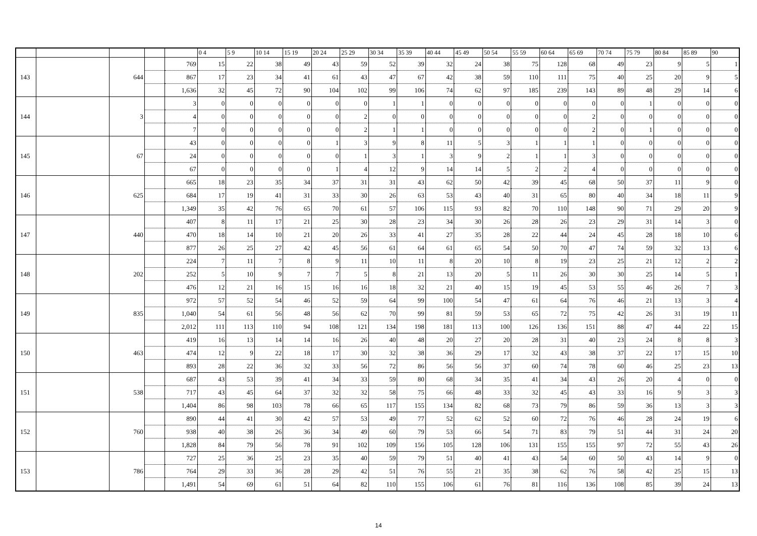| | | | | | 0 4 | 5 9 | 10 14 | 15 19 | 20 24 | 25 29 | 30 34 | 35 39 | 40 44 | 45 49 | 50 54 | 55 59 | 60 64 | 65 69 | 70 74 | 75 79 | 80 84 | 85 89 | 90 |
| --- | --- | --- | --- | --- | --- | --- | --- | --- | --- | --- | --- | --- | --- | --- | --- | --- | --- | --- | --- | --- | --- | --- | --- |
| 143 | | 644 | | 769 | 15 | 22 | 38 | 49 | 43 | 59 | 52 | 39 | 32 | 24 | 38 | 75 | 128 | 68 | 49 | 23 | 9 | 5 | 1 |
| | | | | 867 | 17 | 23 | 34 | 41 | 61 | 43 | 47 | 67 | 42 | 38 | 59 | 110 | 111 | 75 | 40 | 25 | 20 | 9 | 5 |
| | | | | 1,636 | 32 | 45 | 72 | 90 | 104 | 102 | 99 | 106 | 74 | 62 | 97 | 185 | 239 | 143 | 89 | 48 | 29 | 14 | 6 |
| 144 | | 3 | | 3 | 0 | 0 | 0 | 0 | 0 | 0 | 1 | 1 | 0 | 0 | 0 | 0 | 0 | 0 | 0 | 1 | 0 | 0 | 0 |
| | | | | 4 | 0 | 0 | 0 | 0 | 0 | 2 | 0 | 0 | 0 | 0 | 0 | 0 | 0 | 2 | 0 | 0 | 0 | 0 | 0 |
| | | | | 7 | 0 | 0 | 0 | 0 | 0 | 2 | 1 | 1 | 0 | 0 | 0 | 0 | 0 | 2 | 0 | 1 | 0 | 0 | 0 |
| 145 | | 67 | | 43 | 0 | 0 | 0 | 0 | 1 | 3 | 9 | 8 | 11 | 5 | 3 | 1 | 1 | 1 | 0 | 0 | 0 | 0 | 0 |
| | | | | 24 | 0 | 0 | 0 | 0 | 0 | 1 | 3 | 1 | 3 | 9 | 2 | 1 | 1 | 3 | 0 | 0 | 0 | 0 | 0 |
| | | | | 67 | 0 | 0 | 0 | 0 | 1 | 4 | 12 | 9 | 14 | 14 | 5 | 2 | 2 | 4 | 0 | 0 | 0 | 0 | 0 |
| 146 | | 625 | | 665 | 18 | 23 | 35 | 34 | 37 | 31 | 31 | 43 | 62 | 50 | 42 | 39 | 45 | 68 | 50 | 37 | 11 | 9 | 0 |
| | | | | 684 | 17 | 19 | 41 | 31 | 33 | 30 | 26 | 63 | 53 | 43 | 40 | 31 | 65 | 80 | 40 | 34 | 18 | 11 | 9 |
| | | | | 1,349 | 35 | 42 | 76 | 65 | 70 | 61 | 57 | 106 | 115 | 93 | 82 | 70 | 110 | 148 | 90 | 71 | 29 | 20 | 9 |
| 147 | | 440 | | 407 | 8 | 11 | 17 | 21 | 25 | 30 | 28 | 23 | 34 | 30 | 26 | 28 | 26 | 23 | 29 | 31 | 14 | 3 | 0 |
| | | | | 470 | 18 | 14 | 10 | 21 | 20 | 26 | 33 | 41 | 27 | 35 | 28 | 22 | 44 | 24 | 45 | 28 | 18 | 10 | 6 |
| | | | | 877 | 26 | 25 | 27 | 42 | 45 | 56 | 61 | 64 | 61 | 65 | 54 | 50 | 70 | 47 | 74 | 59 | 32 | 13 | 6 |
| 148 | | 202 | | 224 | 7 | 11 | 7 | 8 | 9 | 11 | 10 | 11 | 8 | 20 | 10 | 8 | 19 | 23 | 25 | 21 | 12 | 2 | 2 |
| | | | | 252 | 5 | 10 | 9 | 7 | 7 | 5 | 8 | 21 | 13 | 20 | 5 | 11 | 26 | 30 | 30 | 25 | 14 | 5 | 1 |
| | | | | 476 | 12 | 21 | 16 | 15 | 16 | 16 | 18 | 32 | 21 | 40 | 15 | 19 | 45 | 53 | 55 | 46 | 26 | 7 | 3 |
| 149 | | 835 | | 972 | 57 | 52 | 54 | 46 | 52 | 59 | 64 | 99 | 100 | 54 | 47 | 61 | 64 | 76 | 46 | 21 | 13 | 3 | 4 |
| | | | | 1,040 | 54 | 61 | 56 | 48 | 56 | 62 | 70 | 99 | 81 | 59 | 53 | 65 | 72 | 75 | 42 | 26 | 31 | 19 | 11 |
| | | | | 2,012 | 111 | 113 | 110 | 94 | 108 | 121 | 134 | 198 | 181 | 113 | 100 | 126 | 136 | 151 | 88 | 47 | 44 | 22 | 15 |
| 150 | | 463 | | 419 | 16 | 13 | 14 | 14 | 16 | 26 | 40 | 48 | 20 | 27 | 20 | 28 | 31 | 40 | 23 | 24 | 8 | 8 | 3 |
| | | | | 474 | 12 | 9 | 22 | 18 | 17 | 30 | 32 | 38 | 36 | 29 | 17 | 32 | 43 | 38 | 37 | 22 | 17 | 15 | 10 |
| | | | | 893 | 28 | 22 | 36 | 32 | 33 | 56 | 72 | 86 | 56 | 56 | 37 | 60 | 74 | 78 | 60 | 46 | 25 | 23 | 13 |
| 151 | | 538 | | 687 | 43 | 53 | 39 | 41 | 34 | 33 | 59 | 80 | 68 | 34 | 35 | 41 | 34 | 43 | 26 | 20 | 4 | 0 | 0 |
| | | | | 717 | 43 | 45 | 64 | 37 | 32 | 32 | 58 | 75 | 66 | 48 | 33 | 32 | 45 | 43 | 33 | 16 | 9 | 3 | 3 |
| | | | | 1,404 | 86 | 98 | 103 | 78 | 66 | 65 | 117 | 155 | 134 | 82 | 68 | 73 | 79 | 86 | 59 | 36 | 13 | 3 | 3 |
| 152 | | 760 | | 890 | 44 | 41 | 30 | 42 | 57 | 53 | 49 | 77 | 52 | 62 | 52 | 60 | 72 | 76 | 46 | 28 | 24 | 19 | 6 |
| | | | | 938 | 40 | 38 | 26 | 36 | 34 | 49 | 60 | 79 | 53 | 66 | 54 | 71 | 83 | 79 | 51 | 44 | 31 | 24 | 20 |
| | | | | 1,828 | 84 | 79 | 56 | 78 | 91 | 102 | 109 | 156 | 105 | 128 | 106 | 131 | 155 | 155 | 97 | 72 | 55 | 43 | 26 |
| 153 | | 786 | | 727 | 25 | 36 | 25 | 23 | 35 | 40 | 59 | 79 | 51 | 40 | 41 | 43 | 54 | 60 | 50 | 43 | 14 | 9 | 0 |
| | | | | 764 | 29 | 33 | 36 | 28 | 29 | 42 | 51 | 76 | 55 | 21 | 35 | 38 | 62 | 76 | 58 | 42 | 25 | 15 | 13 |
| | | | | 1,491 | 54 | 69 | 61 | 51 | 64 | 82 | 110 | 155 | 106 | 61 | 76 | 81 | 116 | 136 | 108 | 85 | 39 | 24 | 13 |
14